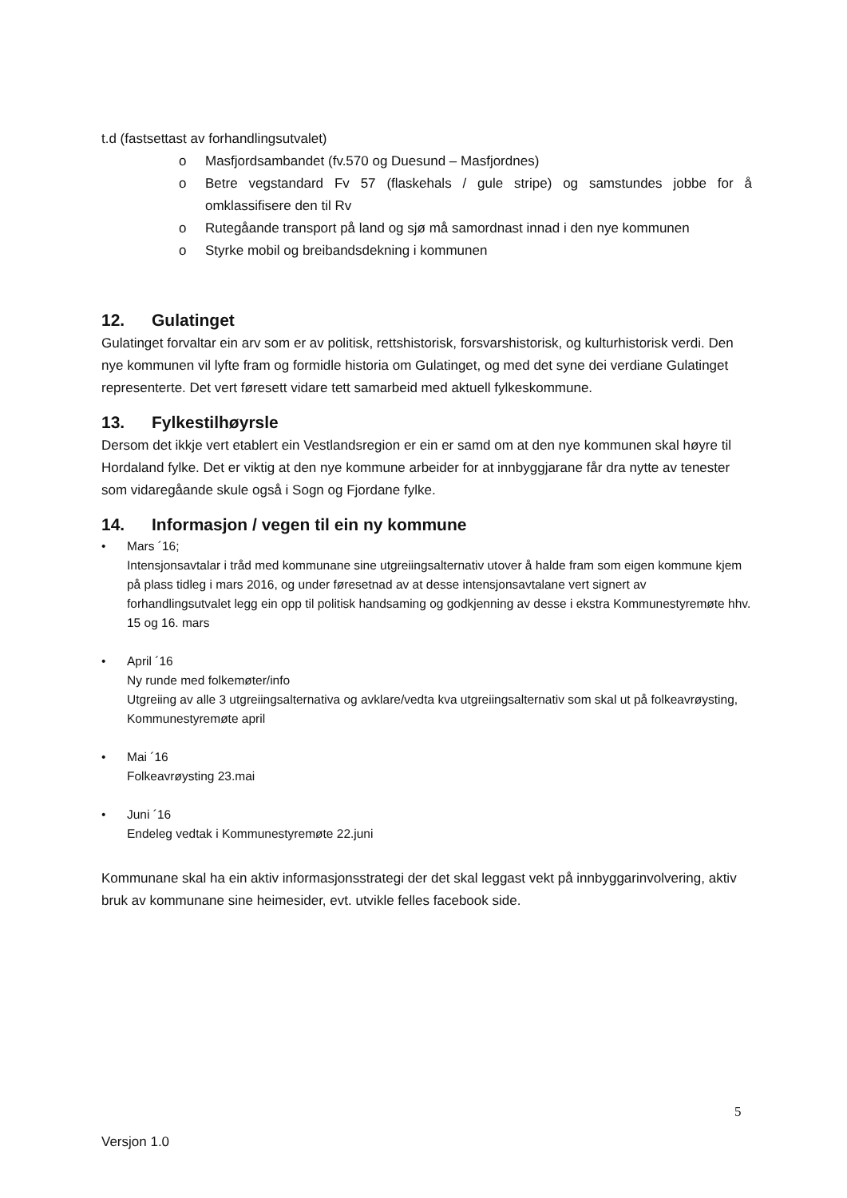t.d (fastsettast av forhandlingsutvalet)
o Masfjordsambandet (fv.570 og Duesund – Masfjordnes)
o Betre vegstandard Fv 57 (flaskehals / gule stripe) og samstundes jobbe for å omklassifisere den til Rv
o Rutegåande transport på land og sjø må samordnast innad i den nye kommunen
o Styrke mobil og breibandsdekning i kommunen
12. Gulatinget
Gulatinget forvaltar ein arv som er av politisk, rettshistorisk, forsvarshistorisk, og kulturhistorisk verdi. Den nye kommunen vil lyfte fram og formidle historia om Gulatinget, og med det syne dei verdiane Gulatinget representerte. Det vert føresett vidare tett samarbeid med aktuell fylkeskommune.
13. Fylkestilhøyrsle
Dersom det ikkje vert etablert ein Vestlandsregion er ein er samd om at den nye kommunen skal høyre til Hordaland fylke. Det er viktig at den nye kommune arbeider for at innbyggjarane får dra nytte av tenester som vidaregåande skule også i Sogn og Fjordane fylke.
14. Informasjon / vegen til ein ny kommune
• Mars ´16;
Intensjonsavtalar i tråd med kommunane sine utgreiingsalternativ utover å halde fram som eigen kommune kjem på plass tidleg i mars 2016, og under føresetnad av at desse intensjonsavtalane vert signert av forhandlingsutvalet legg ein opp til politisk handsaming og godkjenning av desse i ekstra Kommunestyremøte hhv. 15 og 16. mars
• April ´16
Ny runde med folkemøter/info
Utgreiing av alle 3 utgreiingsalternativa og avklare/vedta kva utgreiingsalternativ som skal ut på folkeavrøysting, Kommunestyremøte april
• Mai ´16
Folkeavrøysting 23.mai
• Juni ´16
Endeleg vedtak i Kommunestyremøte 22.juni
Kommunane skal ha ein aktiv informasjonsstrategi der det skal leggast vekt på innbyggarinvolvering, aktiv bruk av kommunane sine heimesider, evt. utvikle felles facebook side.
5
Versjon 1.0